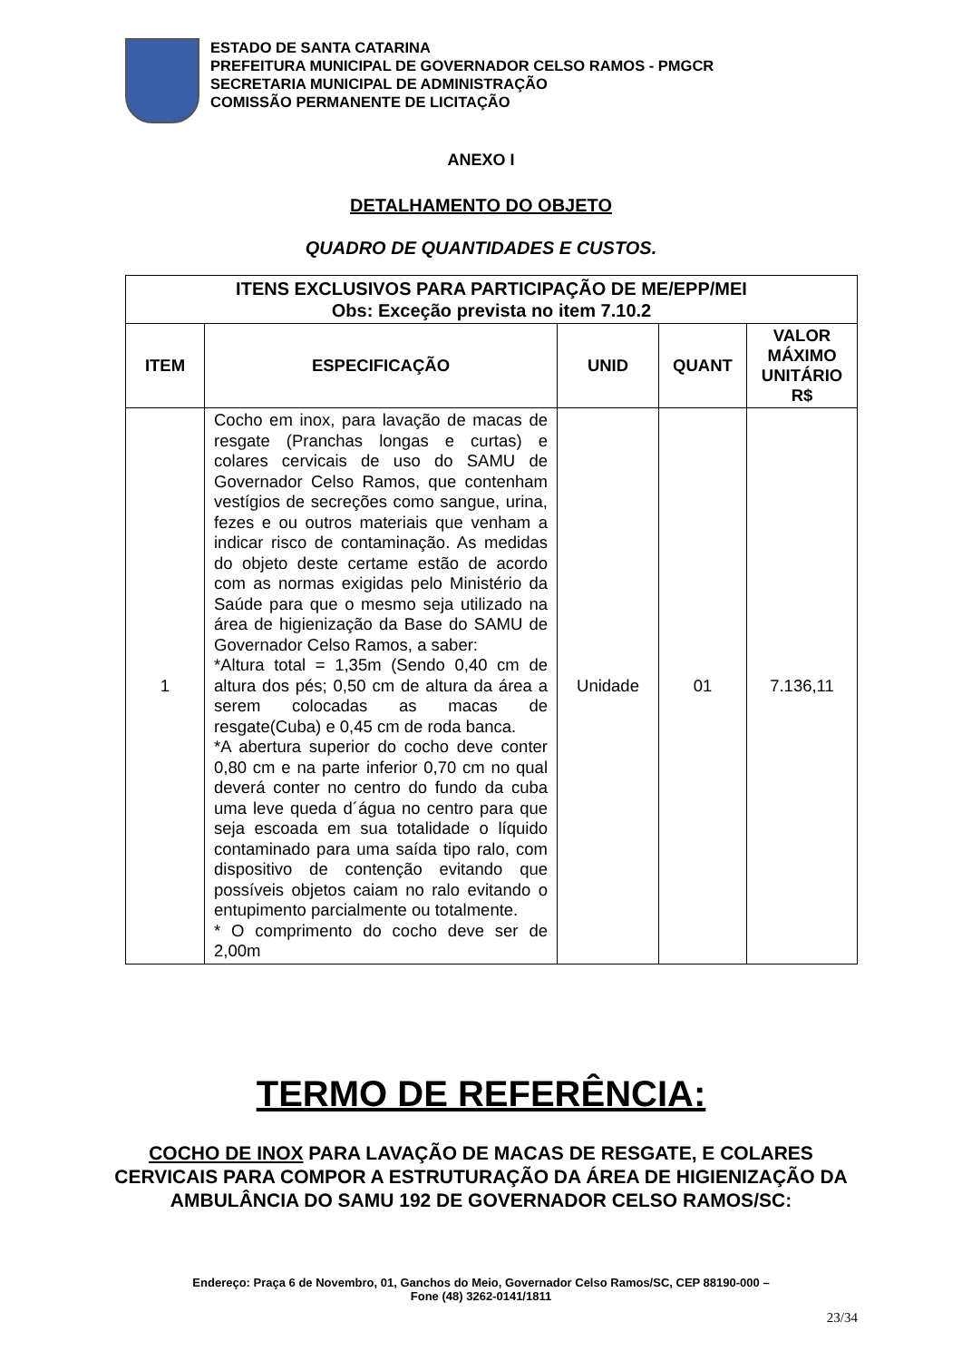ESTADO DE SANTA CATARINA
PREFEITURA MUNICIPAL DE GOVERNADOR CELSO RAMOS - PMGCR
SECRETARIA MUNICIPAL DE ADMINISTRAÇÃO
COMISSÃO PERMANENTE DE LICITAÇÃO
ANEXO I
DETALHAMENTO DO OBJETO
QUADRO DE QUANTIDADES E CUSTOS.
| ITENS EXCLUSIVOS PARA PARTICIPAÇÃO DE ME/EPP/MEI Obs: Exceção prevista no item 7.10.2 | | | | |
| --- | --- | --- | --- | --- |
| ITEM | ESPECIFICAÇÃO | UNID | QUANT | VALOR MÁXIMO UNITÁRIO R$ |
| 1 | Cocho em inox, para lavação de macas de resgate (Pranchas longas e curtas) e colares cervicais de uso do SAMU de Governador Celso Ramos, que contenham vestígios de secreções como sangue, urina, fezes e ou outros materiais que venham a indicar risco de contaminação. As medidas do objeto deste certame estão de acordo com as normas exigidas pelo Ministério da Saúde para que o mesmo seja utilizado na área de higienização da Base do SAMU de Governador Celso Ramos, a saber: *Altura total = 1,35m (Sendo 0,40 cm de altura dos pés; 0,50 cm de altura da área a serem colocadas as macas de resgate(Cuba) e 0,45 cm de roda banca. *A abertura superior do cocho deve conter 0,80 cm e na parte inferior 0,70 cm no qual deverá conter no centro do fundo da cuba uma leve queda d´água no centro para que seja escoada em sua totalidade o líquido contaminado para uma saída tipo ralo, com dispositivo de contenção evitando que possíveis objetos caiam no ralo evitando o entupimento parcialmente ou totalmente. * O comprimento do cocho deve ser de 2,00m | Unidade | 01 | 7.136,11 |
TERMO DE REFERÊNCIA:
COCHO DE INOX PARA LAVAÇÃO DE MACAS DE RESGATE, E COLARES CERVICAIS PARA COMPOR A ESTRUTURAÇÃO DA ÁREA DE HIGIENIZAÇÃO DA AMBULÂNCIA DO SAMU 192 DE GOVERNADOR CELSO RAMOS/SC:
Endereço: Praça 6 de Novembro, 01, Ganchos do Meio, Governador Celso Ramos/SC, CEP 88190-000 –
Fone (48) 3262-0141/1811
23/34